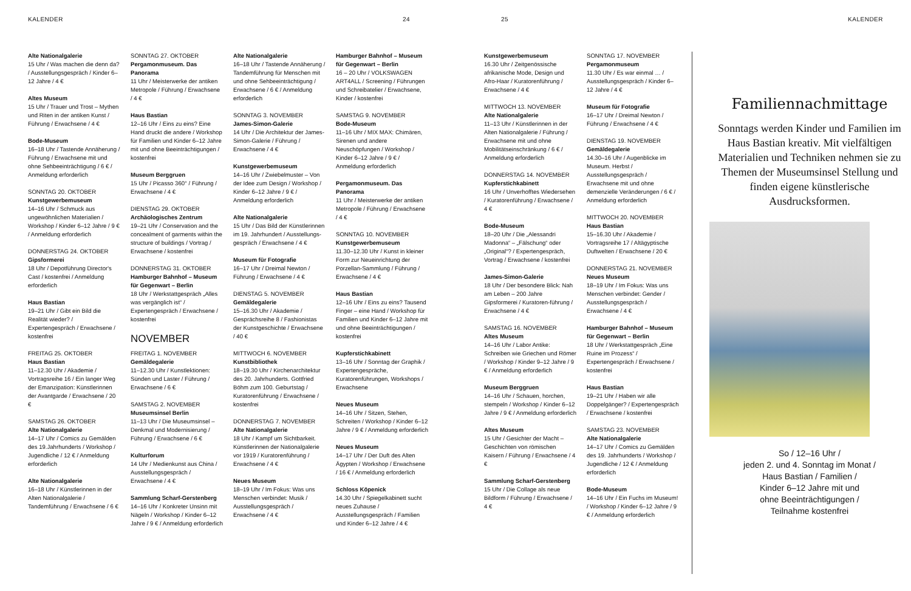KALENDER 24 25 KALENDER
Alte Nationalgalerie
15 Uhr / Was machen die denn da? / Ausstellungsgespräch / Kinder 6–12 Jahre / 4 €
Altes Museum
15 Uhr / Trauer und Trost – Mythen und Riten in der antiken Kunst / Führung / Erwachsene / 4 €
Bode-Museum
16–18 Uhr / Tastende Annäherung / Führung / Erwachsene mit und ohne Sehbeeinträchtigung / 6 € / Anmeldung erforderlich
SONNTAG 20. OKTOBER
Kunstgewerbemuseum
14–16 Uhr / Schmuck aus ungewöhnlichen Materialien / Workshop / Kinder 6–12 Jahre / 9 € / Anmeldung erforderlich
DONNERSTAG 24. OKTOBER
Gipsformerei
18 Uhr / Depotführung Director's Cast / kostenfrei / Anmeldung erforderlich
Haus Bastian
19–21 Uhr / Gibt ein Bild die Realität wieder? / Expertengespräch / Erwachsene / kostenfrei
FREITAG 25. OKTOBER
Haus Bastian
11–12.30 Uhr / Akademie / Vortragsreihe 16 / Ein langer Weg der Emanzipation: Künstlerinnen der Avantgarde / Erwachsene / 20 €
SAMSTAG 26. OKTOBER
Alte Nationalgalerie
14–17 Uhr / Comics zu Gemälden des 19.Jahrhunderts / Workshop / Jugendliche / 12 € / Anmeldung erforderlich
Alte Nationalgalerie
16–18 Uhr / Künstlerinnen in der Alten Nationalgalerie / Tandemführung / Erwachsene / 6 €
SONNTAG 27. OKTOBER
Pergamonmuseum. Das Panorama
11 Uhr / Meisterwerke der antiken Metropole / Führung / Erwachsene / 4 €
Haus Bastian
12–16 Uhr / Eins zu eins? Eine Hand druckt die andere / Workshop für Familien und Kinder 6–12 Jahre mit und ohne Beeinträchtigungen / kostenfrei
Museum Berggruen
15 Uhr / Picasso 360° / Führung / Erwachsene / 4 €
DIENSTAG 29. OKTOBER
Archäologisches Zentrum
19–21 Uhr / Conservation and the concealment of garments within the structure of buildings / Vortrag / Erwachsene / kostenfrei
DONNERSTAG 31. OKTOBER
Hamburger Bahnhof – Museum für Gegenwart – Berlin
18 Uhr / Werkstattgespräch „Alles was vergänglich ist“ / Expertengespräch / Erwachsene / kostenfrei
NOVEMBER
FREITAG 1. NOVEMBER
Gemäldegalerie
11–12.30 Uhr / Kunstlektionen: Sünden und Laster / Führung / Erwachsene / 6 €
SAMSTAG 2. NOVEMBER
Museumsinsel Berlin
11–13 Uhr / Die Museumsinsel – Denkmal und Modernisierung / Führung / Erwachsene / 6 €
Kulturforum
14 Uhr / Medienkunst aus China / Ausstellungsgespräch / Erwachsene / 4 €
Sammlung Scharf-Gerstenberg
14–16 Uhr / Konkreter Unsinn mit Nägeln / Workshop / Kinder 6–12 Jahre / 9 € / Anmeldung erforderlich
Alte Nationalgalerie
16–18 Uhr / Tastende Annäherung / Tandemführung für Menschen mit und ohne Sehbeeinträchtigung / Erwachsene / 6 € / Anmeldung erforderlich
SONNTAG 3. NOVEMBER
James-Simon-Galerie
14 Uhr / Die Architektur der James-Simon-Galerie / Führung / Erwachsene / 4 €
Kunstgewerbemuseum
14–16 Uhr / Zwiebelmuster – Von der Idee zum Design / Workshop / Kinder 6–12 Jahre / 9 € / Anmeldung erforderlich
Alte Nationalgalerie
15 Uhr / Das Bild der Künstlerinnen im 19. Jahrhundert / Ausstellungs-gespräch / Erwachsene / 4 €
Museum für Fotografie
16–17 Uhr / Dreimal Newton / Führung / Erwachsene / 4 €
DIENSTAG 5. NOVEMBER
Gemäldegalerie
15–16.30 Uhr / Akademie / Gesprächsreihe 8 / Fashionistas der Kunstgeschichte / Erwachsene / 40 €
MITTWOCH 6. NOVEMBER
Kunstbibliothek
18–19.30 Uhr / Kirchenarchitektur des 20. Jahrhunderts. Gottfried Böhm zum 100. Geburtstag / Kuratorenführung / Erwachsene / kostenfrei
DONNERSTAG 7. NOVEMBER
Alte Nationalgalerie
18 Uhr / Kampf um Sichtbarkeit. Künstlerinnen der Nationalgalerie vor 1919 / Kuratorenführung / Erwachsene / 4 €
Neues Museum
18–19 Uhr / Im Fokus: Was uns Menschen verbindet: Musik / Ausstellungsgespräch / Erwachsene / 4 €
Hamburger Bahnhof – Museum für Gegenwart – Berlin
16 – 20 Uhr / VOLKSWAGEN ART4ALL / Screening / Führungen und Schreibatelier / Erwachsene, Kinder / kostenfrei
SAMSTAG 9. NOVEMBER
Bode-Museum
11–16 Uhr / MIX MAX: Chimären, Sirenen und andere Neuschöpfungen / Workshop / Kinder 6–12 Jahre / 9 € / Anmeldung erforderlich
Pergamonmuseum. Das Panorama
11 Uhr / Meisterwerke der antiken Metropole / Führung / Erwachsene / 4 €
SONNTAG 10. NOVEMBER
Kunstgewerbemuseum
11.30–12.30 Uhr / Kunst in kleiner Form zur Neueinrichtung der Porzellan-Sammlung / Führung / Erwachsene / 4 €
Haus Bastian
12–16 Uhr / Eins zu eins? Tausend Finger – eine Hand / Workshop für Familien und Kinder 6–12 Jahre mit und ohne Beeinträchtigungen / kostenfrei
Kupferstichkabinett
13–16 Uhr / Sonntag der Graphik / Expertengespräche, Kuratorenführungen, Workshops / Erwachsene
Neues Museum
14–16 Uhr / Sitzen, Stehen, Schreiten / Workshop / Kinder 6–12 Jahre / 9 € / Anmeldung erforderlich
Neues Museum
14–17 Uhr / Der Duft des Alten Ägypten / Workshop / Erwachsene / 16 € / Anmeldung erforderlich
Schloss Köpenick
14.30 Uhr / Spiegelkabinett sucht neues Zuhause / Ausstellungsgespräch / Familien und Kinder 6–12 Jahre / 4 €
Kunstgewerbemuseum
16.30 Uhr / Zeitgenössische afrikanische Mode, Design und Afro-Haar / Kuratorenführung / Erwachsene / 4 €
MITTWOCH 13. NOVEMBER
Alte Nationalgalerie
11–13 Uhr / Künstlerinnen in der Alten Nationalgalerie / Führung / Erwachsene mit und ohne Mobilitätseinschränkung / 6 € / Anmeldung erforderlich
DONNERSTAG 14. NOVEMBER
Kupferstichkabinett
16 Uhr / Unverhofftes Wiedersehen / Kuratorenführung / Erwachsene / 4 €
Bode-Museum
18–20 Uhr / Die „Alessandri Madonna“ – „Fälschung“ oder „Original“? / Expertengespräch, Vortrag / Erwachsene / kostenfrei
James-Simon-Galerie
18 Uhr / Der besondere Blick: Nah am Leben – 200 Jahre Gipsformerei / Kuratoren-führung / Erwachsene / 4 €
SAMSTAG 16. NOVEMBER
Altes Museum
14–16 Uhr / Labor Antike: Schreiben wie Griechen und Römer / Workshop / Kinder 9–12 Jahre / 9 € / Anmeldung erforderlich
Museum Berggruen
14–16 Uhr / Schauen, horchen, stempeln / Workshop / Kinder 6–12 Jahre / 9 € / Anmeldung erforderlich
Altes Museum
15 Uhr / Gesichter der Macht – Geschichten von römischen Kaisern / Führung / Erwachsene / 4 €
Sammlung Scharf-Gerstenberg
15 Uhr / Die Collage als neue Bildform / Führung / Erwachsene / 4 €
SONNTAG 17. NOVEMBER
Pergamonmuseum
11.30 Uhr / Es war einmal … / Ausstellungsgespräch / Kinder 6–12 Jahre / 4 €
Museum für Fotografie
16–17 Uhr / Dreimal Newton / Führung / Erwachsene / 4 €
DIENSTAG 19. NOVEMBER
Gemäldegalerie
14.30–16 Uhr / Augenblicke im Museum. Herbst / Ausstellungsgespräch / Erwachsene mit und ohne demenzielle Veränderungen / 6 € / Anmeldung erforderlich
MITTWOCH 20. NOVEMBER
Haus Bastian
15–16.30 Uhr / Akademie / Vortragsreihe 17 / Altägyptische Duftwelten / Erwachsene / 20 €
DONNERSTAG 21. NOVEMBER
Neues Museum
18–19 Uhr / Im Fokus: Was uns Menschen verbindet: Gender / Ausstellungsgespräch / Erwachsene / 4 €
Hamburger Bahnhof – Museum für Gegenwart – Berlin
18 Uhr / Werkstattgespräch „Eine Ruine im Prozess“ / Expertengespräch / Erwachsene / kostenfrei
Haus Bastian
19–21 Uhr / Haben wir alle Doppelgänger? / Expertengespräch / Erwachsene / kostenfrei
SAMSTAG 23. NOVEMBER
Alte Nationalgalerie
14–17 Uhr / Comics zu Gemälden des 19. Jahrhunderts / Workshop / Jugendliche / 12 € / Anmeldung erforderlich
Bode-Museum
14–16 Uhr / Ein Fuchs im Museum! / Workshop / Kinder 6–12 Jahre / 9 € / Anmeldung erforderlich
Familiennachmittage
Sonntags werden Kinder und Familien im Haus Bastian kreativ. Mit vielfältigen Materialien und Techniken nehmen sie zu Themen der Museumsinsel Stellung und finden eigene künstlerische Ausdrucksformen.
So / 12–16 Uhr /
jeden 2. und 4. Sonntag im Monat /
Haus Bastian / Familien /
Kinder 6–12 Jahre mit und
ohne Beeinträchtigungen /
Teilnahme kostenfrei